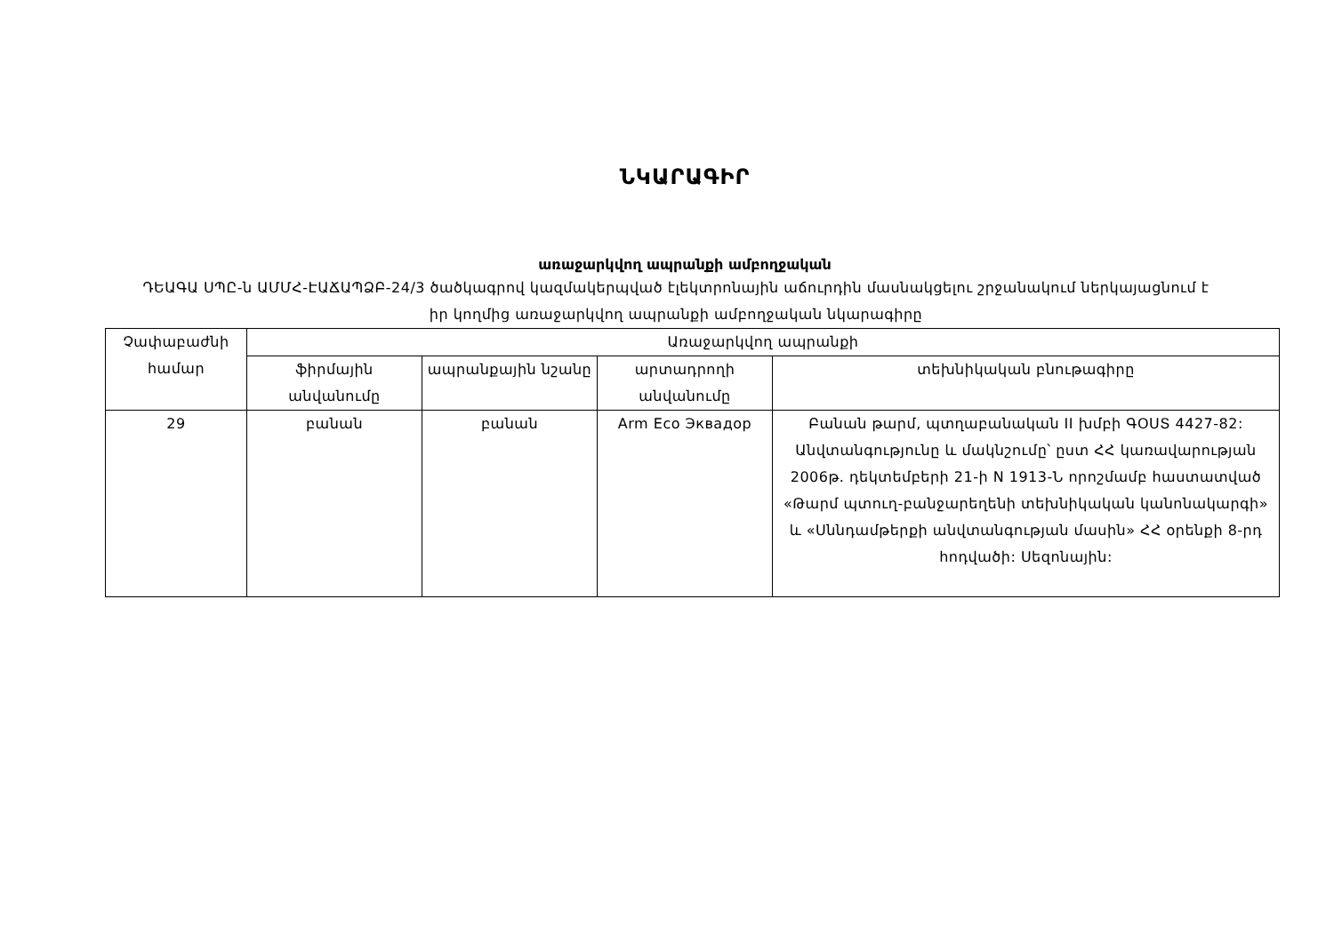ՆԿԱՐԱԳԻՐ
առաջարկվող ապրանքի ամբողջական
ԴԵԱԳԱ ՍՊԸ-ն ԱՄՄՀ-ԷԱՃԱՊՁԲ-24/3 ծածկագրով կազմակերպված էլեկտրոնային աճուրդին մասնակցելու շրջանակում ներկայացնում է իր կողմից առաջարկվող ապրանքի ամբողջական նկարագիրը
| Չափաբաժնի համար | Առաջարկվող ապրանքի | | | |
| --- | --- | --- | --- | --- |
| | ֆիրմային անվանումը | ապրանքային նշանը | արտադրողի անվանումը | տեխնիկական բնութագիրը |
| 29 | բանան | բանան | Arm Eco Эквадор | Բանան թարմ, պտղաբանական II խմբի ԳՕՍՏ 4427-82: Անվտանգությունը և մակնշումը՝ ըստ ՀՀ կառավարության 2006թ. դեկտեմբերի 21-ի N 1913-Ն որոշմամբ հաստատված «Թարմ պտուղ-բանջարեղենի տեխնիկական կանոնակարգի» և «Սննդամթերքի անվտանգության մասին» ՀՀ օրենքի 8-րդ հոդվածի: Սեզոնային: |